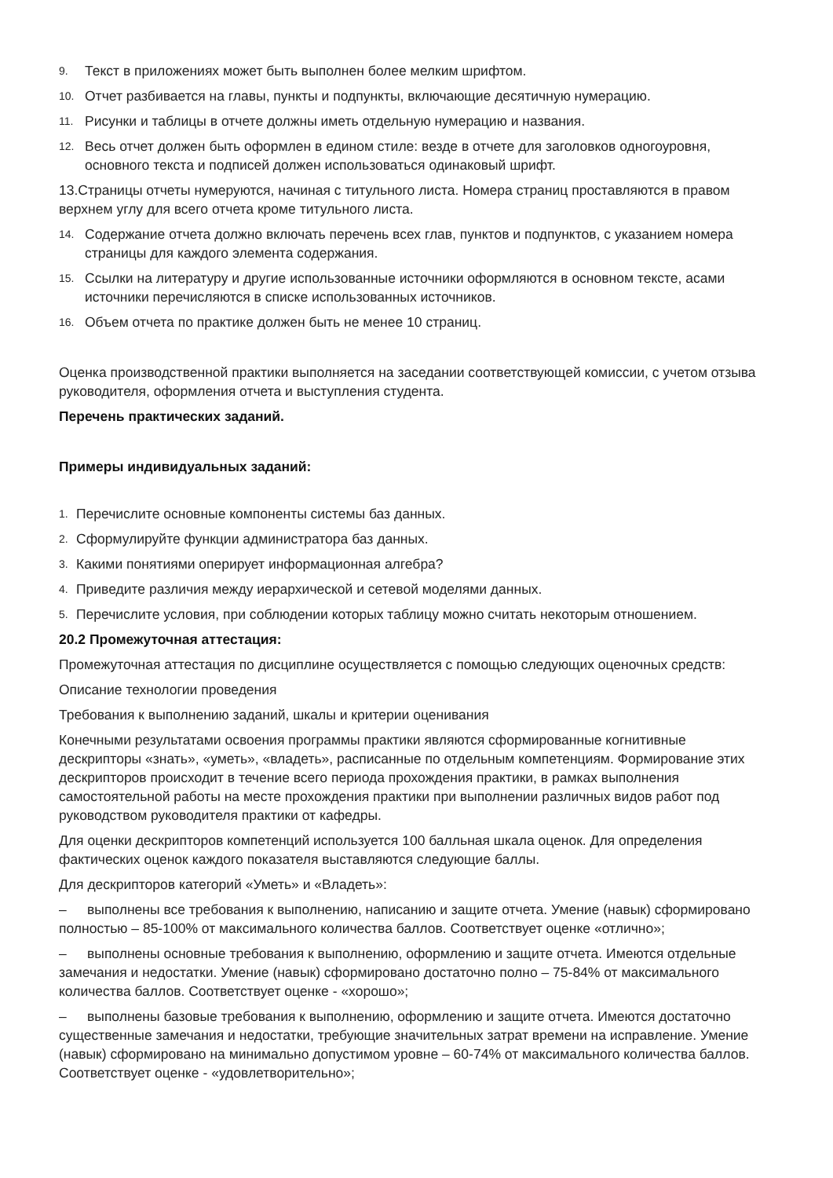9. Текст в приложениях может быть выполнен более мелким шрифтом.
10. Отчет разбивается на главы, пункты и подпункты, включающие десятичную нумерацию.
11. Рисунки и таблицы в отчете должны иметь отдельную нумерацию и названия.
12. Весь отчет должен быть оформлен в едином стиле: везде в отчете для заголовков одногоуровня, основного текста и подписей должен использоваться одинаковый шрифт.
13.Страницы отчеты нумеруются, начиная с титульного листа. Номера страниц проставляются в правом верхнем углу для всего отчета кроме титульного листа.
14. Содержание отчета должно включать перечень всех глав, пунктов и подпунктов, с указанием номера страницы для каждого элемента содержания.
15. Ссылки на литературу и другие использованные источники оформляются в основном тексте, асами источники перечисляются в списке использованных источников.
16. Объем отчета по практике должен быть не менее 10 страниц.
Оценка производственной практики выполняется на заседании соответствующей комиссии, с учетом отзыва руководителя, оформления отчета и выступления студента.
Перечень практических заданий.
Примеры индивидуальных заданий:
1. Перечислите основные компоненты системы баз данных.
2. Сформулируйте функции администратора баз данных.
3. Какими понятиями оперирует информационная алгебра?
4. Приведите различия между иерархической и сетевой моделями данных.
5. Перечислите условия, при соблюдении которых таблицу можно считать некоторым отношением.
20.2 Промежуточная аттестация:
Промежуточная аттестация по дисциплине осуществляется с помощью следующих оценочных средств:
Описание технологии проведения
Требования к выполнению заданий, шкалы и критерии оценивания
Конечными результатами освоения программы практики являются сформированные когнитивные дескрипторы «знать», «уметь», «владеть», расписанные по отдельным компетенциям. Формирование этих дескрипторов происходит в течение всего периода прохождения практики, в рамках выполнения самостоятельной работы на месте прохождения практики при выполнении различных видов работ под руководством руководителя практики от кафедры.
Для оценки дескрипторов компетенций используется 100 балльная шкала оценок. Для определения фактических оценок каждого показателя выставляются следующие баллы.
Для дескрипторов категорий «Уметь» и «Владеть»:
– выполнены все требования к выполнению, написанию и защите отчета. Умение (навык) сформировано полностью – 85-100% от максимального количества баллов. Соответствует оценке «отлично»;
– выполнены основные требования к выполнению, оформлению и защите отчета. Имеются отдельные замечания и недостатки. Умение (навык) сформировано достаточно полно – 75-84% от максимального количества баллов. Соответствует оценке - «хорошо»;
– выполнены базовые требования к выполнению, оформлению и защите отчета. Имеются достаточно существенные замечания и недостатки, требующие значительных затрат времени на исправление. Умение (навык) сформировано на минимально допустимом уровне – 60-74% от максимального количества баллов. Соответствует оценке - «удовлетворительно»;